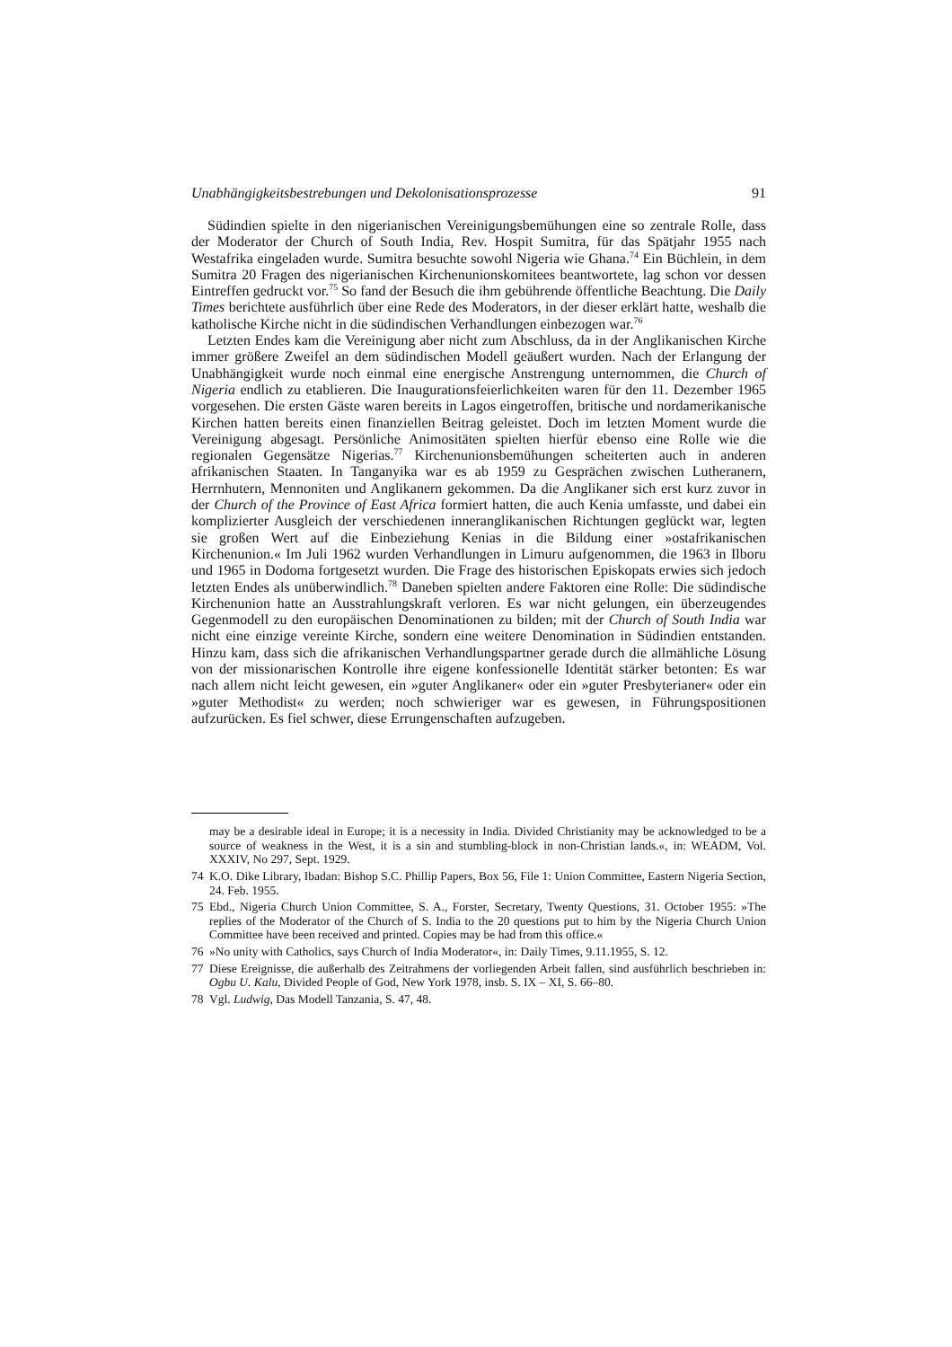Unabhängigkeitsbestrebungen und Dekolonisationsprozesse 91
Südindien spielte in den nigerianischen Vereinigungsbemühungen eine so zentrale Rolle, dass der Moderator der Church of South India, Rev. Hospit Sumitra, für das Spätjahr 1955 nach Westafrika eingeladen wurde. Sumitra besuchte sowohl Nigeria wie Ghana.<sup>74</sup> Ein Büchlein, in dem Sumitra 20 Fragen des nigerianischen Kirchenunionskomitees beantwortete, lag schon vor dessen Eintreffen gedruckt vor.<sup>75</sup> So fand der Besuch die ihm gebührende öffentliche Beachtung. Die Daily Times berichtete ausführlich über eine Rede des Moderators, in der dieser erklärt hatte, weshalb die katholische Kirche nicht in die südindischen Verhandlungen einbezogen war.<sup>76</sup>
Letzten Endes kam die Vereinigung aber nicht zum Abschluss, da in der Anglikanischen Kirche immer größere Zweifel an dem südindischen Modell geäußert wurden. Nach der Erlangung der Unabhängigkeit wurde noch einmal eine energische Anstrengung unternommen, die Church of Nigeria endlich zu etablieren. Die Inaugurationsfeierlichkeiten waren für den 11. Dezember 1965 vorgesehen. Die ersten Gäste waren bereits in Lagos eingetroffen, britische und nordamerikanische Kirchen hatten bereits einen finanziellen Beitrag geleistet. Doch im letzten Moment wurde die Vereinigung abgesagt. Persönliche Animositäten spielten hierfür ebenso eine Rolle wie die regionalen Gegensätze Nigerias.<sup>77</sup> Kirchenunionsbemühungen scheiterten auch in anderen afrikanischen Staaten. In Tanganyika war es ab 1959 zu Gesprächen zwischen Lutheranern, Herrnhutern, Mennoniten und Anglikanern gekommen. Da die Anglikaner sich erst kurz zuvor in der Church of the Province of East Africa formiert hatten, die auch Kenia umfasste, und dabei ein komplizierter Ausgleich der verschiedenen inneranglikanischen Richtungen geglückt war, legten sie großen Wert auf die Einbeziehung Kenias in die Bildung einer »ostafrikanischen Kirchenunion.« Im Juli 1962 wurden Verhandlungen in Limuru aufgenommen, die 1963 in Ilboru und 1965 in Dodoma fortgesetzt wurden. Die Frage des historischen Episkopats erwies sich jedoch letzten Endes als unüberwindlich.<sup>78</sup> Daneben spielten andere Faktoren eine Rolle: Die südindische Kirchenunion hatte an Ausstrahlungskraft verloren. Es war nicht gelungen, ein überzeugendes Gegenmodell zu den europäischen Denominationen zu bilden; mit der Church of South India war nicht eine einzige vereinte Kirche, sondern eine weitere Denomination in Südindien entstanden. Hinzu kam, dass sich die afrikanischen Verhandlungspartner gerade durch die allmähliche Lösung von der missionarischen Kontrolle ihre eigene konfessionelle Identität stärker betonten: Es war nach allem nicht leicht gewesen, ein »guter Anglikaner« oder ein »guter Presbyterianer« oder ein »guter Methodist« zu werden; noch schwieriger war es gewesen, in Führungspositionen aufzurücken. Es fiel schwer, diese Errungenschaften aufzugeben.
may be a desirable ideal in Europe; it is a necessity in India. Divided Christianity may be acknowledged to be a source of weakness in the West, it is a sin and stumbling-block in non-Christian lands.«, in: WEADM, Vol. XXXIV, No 297, Sept. 1929.
74 K.O. Dike Library, Ibadan: Bishop S.C. Phillip Papers, Box 56, File 1: Union Committee, Eastern Nigeria Section, 24. Feb. 1955.
75 Ebd., Nigeria Church Union Committee, S. A., Forster, Secretary, Twenty Questions, 31. October 1955: »The replies of the Moderator of the Church of S. India to the 20 questions put to him by the Nigeria Church Union Committee have been received and printed. Copies may be had from this office.«
76 »No unity with Catholics, says Church of India Moderator«, in: Daily Times, 9.11.1955, S. 12.
77 Diese Ereignisse, die außerhalb des Zeitrahmens der vorliegenden Arbeit fallen, sind ausführlich beschrieben in: Ogbu U. Kalu, Divided People of God, New York 1978, insb. S. IX – XI, S. 66–80.
78 Vgl. Ludwig, Das Modell Tanzania, S. 47, 48.